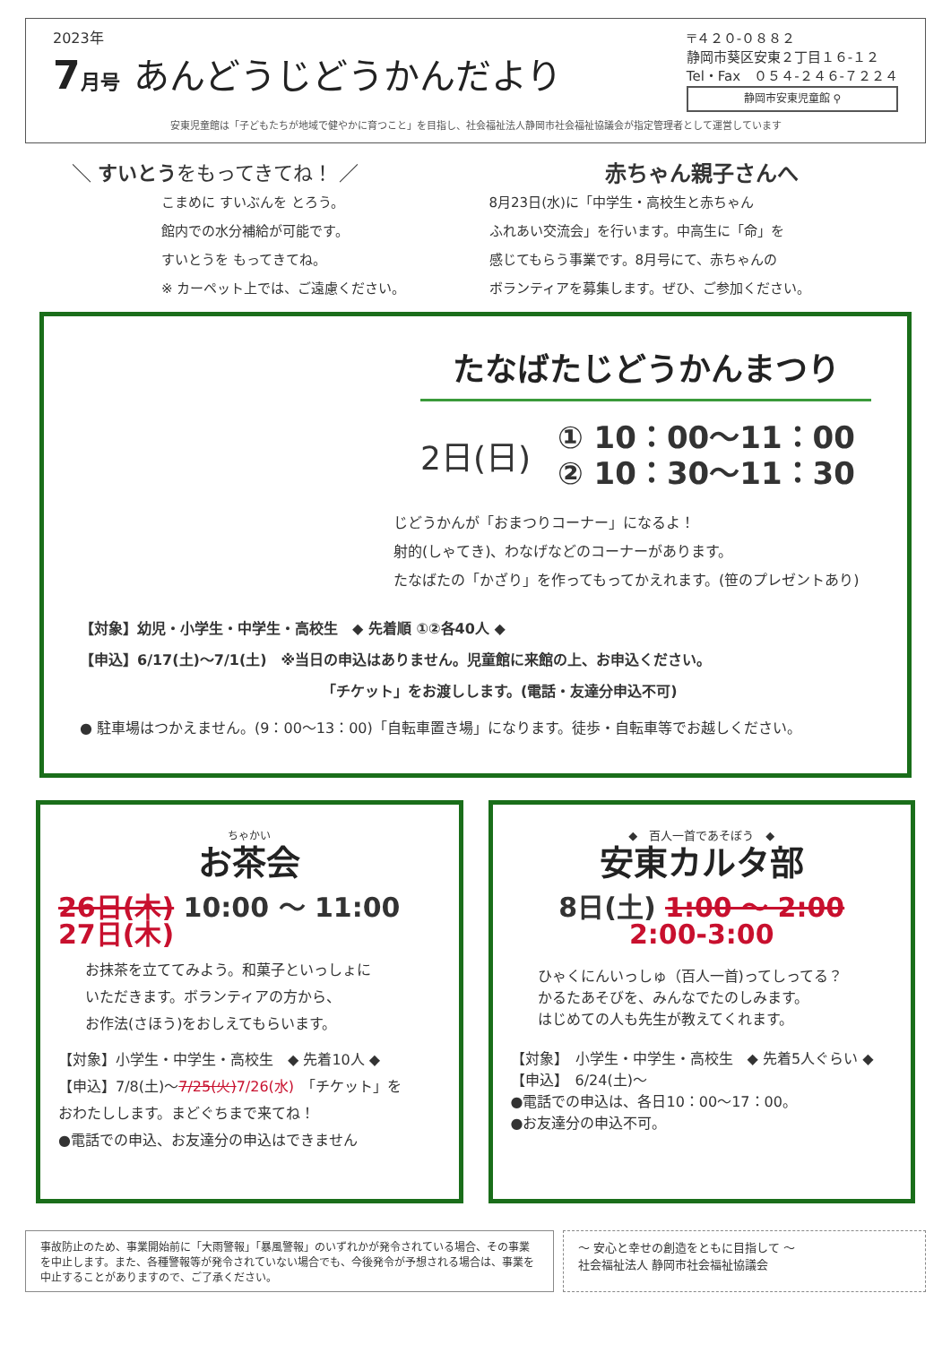2023年
7月号 あんどうじどうかんだより
〒４２０-０８８２
静岡市葵区安東２丁目１６-１２
Tel・Fax　０５４-２４６-７２２４
静岡市安東児童館 ⚲
安東児童館は「子どもたちが地域で健やかに育つこと」を目指し、社会福祉法人静岡市社会福祉協議会が指定管理者として運営しています
＼ すいとうをもってきてね！ ／
こまめに すいぶんを とろう。
館内での水分補給が可能です。
すいとうを もってきてね。
※ カーペット上では、ご遠慮ください。
赤ちゃん親子さんへ
8月23日(水)に「中学生・高校生と赤ちゃん
ふれあい交流会」を行います。中高生に「命」を
感じてもらう事業です。8月号にて、赤ちゃんの
ボランティアを募集します。ぜひ、ご参加ください。
たなばたじどうかんまつり
2日(日) ① 10：00～11：00
② 10：30～11：30
じどうかんが「おまつりコーナー」になるよ！
射的(しゃてき)、わなげなどのコーナーがあります。
たなばたの「かざり」を作ってもってかえれます。(笹のプレゼントあり)
【対象】幼児・小学生・中学生・高校生　◆ 先着順 ①②各40人 ◆
【申込】6/17(土)～7/1(土)　※当日の申込はありません。児童館に来館の上、お申込ください。
「チケット」をお渡しします。(電話・友達分申込不可)
● 駐車場はつかえません。(9：00～13：00)「自転車置き場」になります。徒歩・自転車等でお越しください。
ちゃかい
お茶会
26日(木) 10:00 ～ 11:00
27日(木)
お抹茶を立ててみよう。和菓子といっしょに
いただきます。ボランティアの方から、
お作法(さほう)をおしえてもらいます。
【対象】小学生・中学生・高校生　◆ 先着10人 ◆
【申込】7/8(土)～7/25(火)7/26(水)　「チケット」を
おわたしします。まどぐちまで来てね！
●電話での申込、お友達分の申込はできません
◆　百人一首であそぼう　◆
安東カルタ部
8日(土) 1:00 ～ 2:00
2:00-3:00
ひゃくにんいっしゅ（百人一首)ってしってる？
かるたあそびを、みんなでたのしみます。
はじめての人も先生が教えてくれます。
【対象】　小学生・中学生・高校生　◆ 先着5人ぐらい ◆
【申込】　6/24(土)～
●電話での申込は、各日10：00～17：00。
●お友達分の申込不可。
事故防止のため、事業開始前に「大雨警報」「暴風警報」のいずれかが発令されている場合、その事業を中止します。また、各種警報等が発令されていない場合でも、今後発令が予想される場合は、事業を中止することがありますので、ご了承ください。
～ 安心と幸せの創造をともに目指して ～
社会福祉法人 静岡市社会福祉協議会